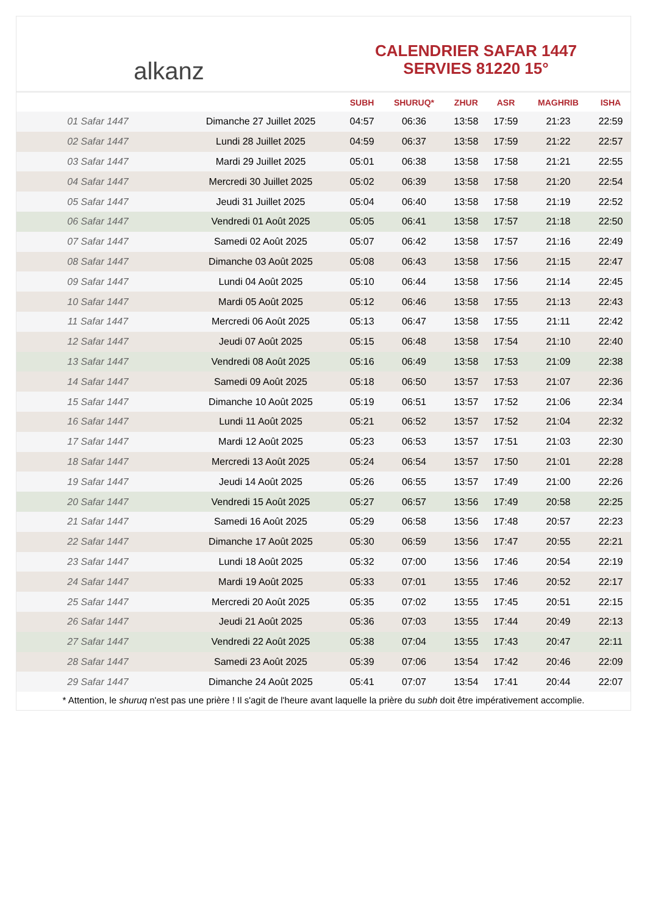alkanz
CALENDRIER SAFAR 1447
SERVIES 81220 15°
| | | SUBH | SHURUQ* | ZHUR | ASR | MAGHRIB | ISHA |
| --- | --- | --- | --- | --- | --- | --- | --- |
| 01 Safar 1447 | Dimanche 27 Juillet 2025 | 04:57 | 06:36 | 13:58 | 17:59 | 21:23 | 22:59 |
| 02 Safar 1447 | Lundi 28 Juillet 2025 | 04:59 | 06:37 | 13:58 | 17:59 | 21:22 | 22:57 |
| 03 Safar 1447 | Mardi 29 Juillet 2025 | 05:01 | 06:38 | 13:58 | 17:58 | 21:21 | 22:55 |
| 04 Safar 1447 | Mercredi 30 Juillet 2025 | 05:02 | 06:39 | 13:58 | 17:58 | 21:20 | 22:54 |
| 05 Safar 1447 | Jeudi 31 Juillet 2025 | 05:04 | 06:40 | 13:58 | 17:58 | 21:19 | 22:52 |
| 06 Safar 1447 | Vendredi 01 Août 2025 | 05:05 | 06:41 | 13:58 | 17:57 | 21:18 | 22:50 |
| 07 Safar 1447 | Samedi 02 Août 2025 | 05:07 | 06:42 | 13:58 | 17:57 | 21:16 | 22:49 |
| 08 Safar 1447 | Dimanche 03 Août 2025 | 05:08 | 06:43 | 13:58 | 17:56 | 21:15 | 22:47 |
| 09 Safar 1447 | Lundi 04 Août 2025 | 05:10 | 06:44 | 13:58 | 17:56 | 21:14 | 22:45 |
| 10 Safar 1447 | Mardi 05 Août 2025 | 05:12 | 06:46 | 13:58 | 17:55 | 21:13 | 22:43 |
| 11 Safar 1447 | Mercredi 06 Août 2025 | 05:13 | 06:47 | 13:58 | 17:55 | 21:11 | 22:42 |
| 12 Safar 1447 | Jeudi 07 Août 2025 | 05:15 | 06:48 | 13:58 | 17:54 | 21:10 | 22:40 |
| 13 Safar 1447 | Vendredi 08 Août 2025 | 05:16 | 06:49 | 13:58 | 17:53 | 21:09 | 22:38 |
| 14 Safar 1447 | Samedi 09 Août 2025 | 05:18 | 06:50 | 13:57 | 17:53 | 21:07 | 22:36 |
| 15 Safar 1447 | Dimanche 10 Août 2025 | 05:19 | 06:51 | 13:57 | 17:52 | 21:06 | 22:34 |
| 16 Safar 1447 | Lundi 11 Août 2025 | 05:21 | 06:52 | 13:57 | 17:52 | 21:04 | 22:32 |
| 17 Safar 1447 | Mardi 12 Août 2025 | 05:23 | 06:53 | 13:57 | 17:51 | 21:03 | 22:30 |
| 18 Safar 1447 | Mercredi 13 Août 2025 | 05:24 | 06:54 | 13:57 | 17:50 | 21:01 | 22:28 |
| 19 Safar 1447 | Jeudi 14 Août 2025 | 05:26 | 06:55 | 13:57 | 17:49 | 21:00 | 22:26 |
| 20 Safar 1447 | Vendredi 15 Août 2025 | 05:27 | 06:57 | 13:56 | 17:49 | 20:58 | 22:25 |
| 21 Safar 1447 | Samedi 16 Août 2025 | 05:29 | 06:58 | 13:56 | 17:48 | 20:57 | 22:23 |
| 22 Safar 1447 | Dimanche 17 Août 2025 | 05:30 | 06:59 | 13:56 | 17:47 | 20:55 | 22:21 |
| 23 Safar 1447 | Lundi 18 Août 2025 | 05:32 | 07:00 | 13:56 | 17:46 | 20:54 | 22:19 |
| 24 Safar 1447 | Mardi 19 Août 2025 | 05:33 | 07:01 | 13:55 | 17:46 | 20:52 | 22:17 |
| 25 Safar 1447 | Mercredi 20 Août 2025 | 05:35 | 07:02 | 13:55 | 17:45 | 20:51 | 22:15 |
| 26 Safar 1447 | Jeudi 21 Août 2025 | 05:36 | 07:03 | 13:55 | 17:44 | 20:49 | 22:13 |
| 27 Safar 1447 | Vendredi 22 Août 2025 | 05:38 | 07:04 | 13:55 | 17:43 | 20:47 | 22:11 |
| 28 Safar 1447 | Samedi 23 Août 2025 | 05:39 | 07:06 | 13:54 | 17:42 | 20:46 | 22:09 |
| 29 Safar 1447 | Dimanche 24 Août 2025 | 05:41 | 07:07 | 13:54 | 17:41 | 20:44 | 22:07 |
* Attention, le shuruq n'est pas une prière ! Il s'agit de l'heure avant laquelle la prière du subh doit être impérativement accomplie.